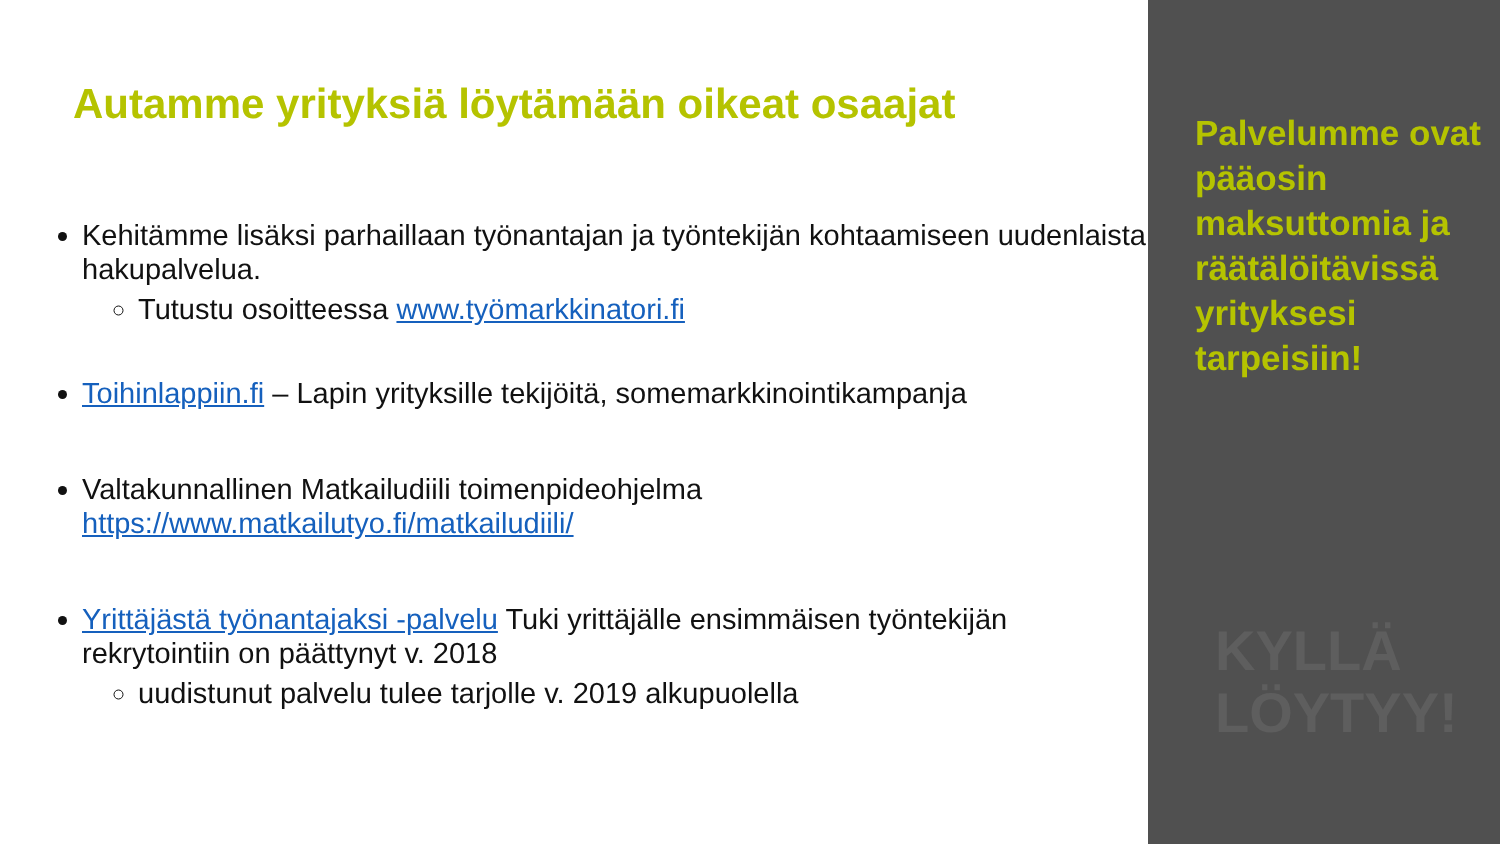Autamme yrityksiä löytämään oikeat osaajat
Kehitämme lisäksi parhaillaan työnantajan ja työntekijän kohtaamiseen uudenlaista hakupalvelua.
Tutustu osoitteessa www.työmarkkinatori.fi
Toihinlappiin.fi – Lapin yrityksille tekijöitä, somemarkkinointikampanja
Valtakunnallinen Matkailudiili toimenpideohjelma https://www.matkailutyo.fi/matkailudiili/
Yrittäjästä työnantajaksi -palvelu Tuki yrittäjälle ensimmäisen työntekijän rekrytointiin on päättynyt v. 2018
uudistunut palvelu tulee tarjolle v. 2019 alkupuolella
Palvelumme ovat pääosin maksuttomia ja räätälöitävissä yrityksesi tarpeisiin!
KYLLÄ
LÖYTYY!